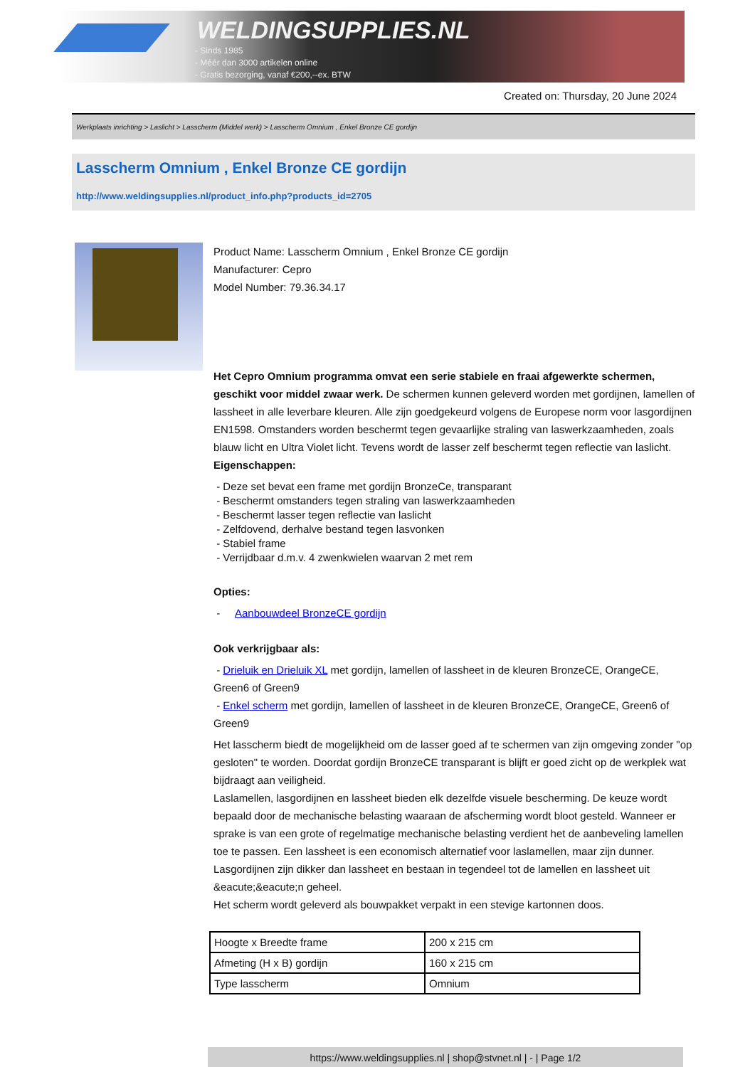WELDINGSUPPLIES.NL
- Sinds 1985
- Méér dan 3000 artikelen online
- Gratis bezorging, vanaf €200,--ex. BTW
Created on: Thursday, 20 June 2024
Werkplaats inrichting > Laslicht > Lasscherm (Middel werk) > Lasscherm Omnium , Enkel Bronze CE gordijn
Lasscherm Omnium , Enkel Bronze CE gordijn
http://www.weldingsupplies.nl/product_info.php?products_id=2705
Product Name: Lasscherm Omnium , Enkel Bronze CE gordijn
Manufacturer: Cepro
Model Number: 79.36.34.17
Het Cepro Omnium programma omvat een serie stabiele en fraai afgewerkte schermen, geschikt voor middel zwaar werk. De schermen kunnen geleverd worden met gordijnen, lamellen of lassheet in alle leverbare kleuren. Alle zijn goedgekeurd volgens de Europese norm voor lasgordijnen EN1598. Omstanders worden beschermt tegen gevaarlijke straling van laswerkzaamheden, zoals blauw licht en Ultra Violet licht. Tevens wordt de lasser zelf beschermt tegen reflectie van laslicht.
Eigenschappen:
- Deze set bevat een frame met gordijn BronzeCe, transparant
- Beschermt omstanders tegen straling van laswerkzaamheden
- Beschermt lasser tegen reflectie van laslicht
- Zelfdovend, derhalve bestand tegen lasvonken
- Stabiel frame
- Verrijdbaar d.m.v. 4 zwenkwielen waarvan 2 met rem
Opties:
- Aanbouwdeel BronzeCE gordijn
Ook verkrijgbaar als:
- Drieluik en Drieluik XL met gordijn, lamellen of lassheet in de kleuren BronzeCE, OrangeCE, Green6 of Green9
- Enkel scherm met gordijn, lamellen of lassheet in de kleuren BronzeCE, OrangeCE, Green6 of Green9
Het lasscherm biedt de mogelijkheid om de lasser goed af te schermen van zijn omgeving zonder "op gesloten" te worden. Doordat gordijn BronzeCE transparant is blijft er goed zicht op de werkplek wat bijdraagt aan veiligheid.
Laslamellen, lasgordijnen en lassheet bieden elk dezelfde visuele bescherming. De keuze wordt bepaald door de mechanische belasting waaraan de afscherming wordt bloot gesteld. Wanneer er sprake is van een grote of regelmatige mechanische belasting verdient het de aanbeveling lamellen toe te passen. Een lassheet is een economisch alternatief voor laslamellen, maar zijn dunner. Lasgordijnen zijn dikker dan lassheet en bestaan in tegendeel tot de lamellen en lassheet uit &eacute;&eacute;n geheel.
Het scherm wordt geleverd als bouwpakket verpakt in een stevige kartonnen doos.
| Hoogte x Breedte frame | 200 x 215 cm |
| Afmeting (H x B) gordijn | 160 x 215 cm |
| Type lasscherm | Omnium |
https://www.weldingsupplies.nl | shop@stvnet.nl | - | Page 1/2